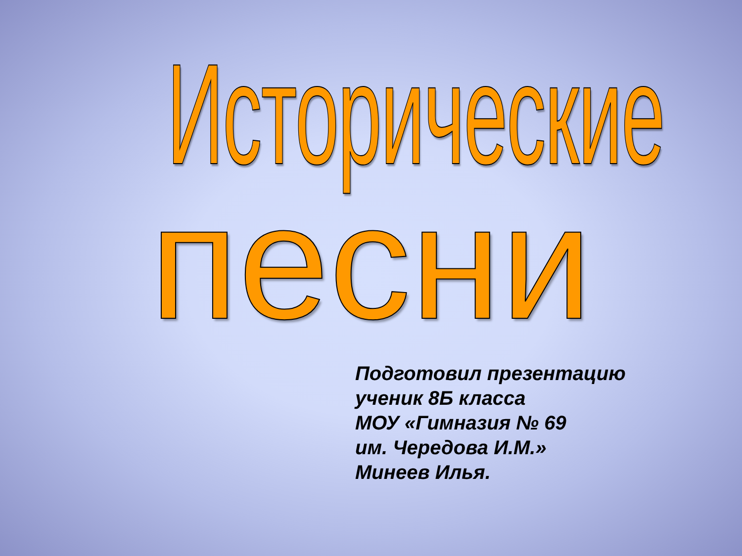Исторические
песни
Подготовил презентацию
ученик 8Б класса
МОУ «Гимназия № 69
им. Чередова И.М.»
Минеев Илья.